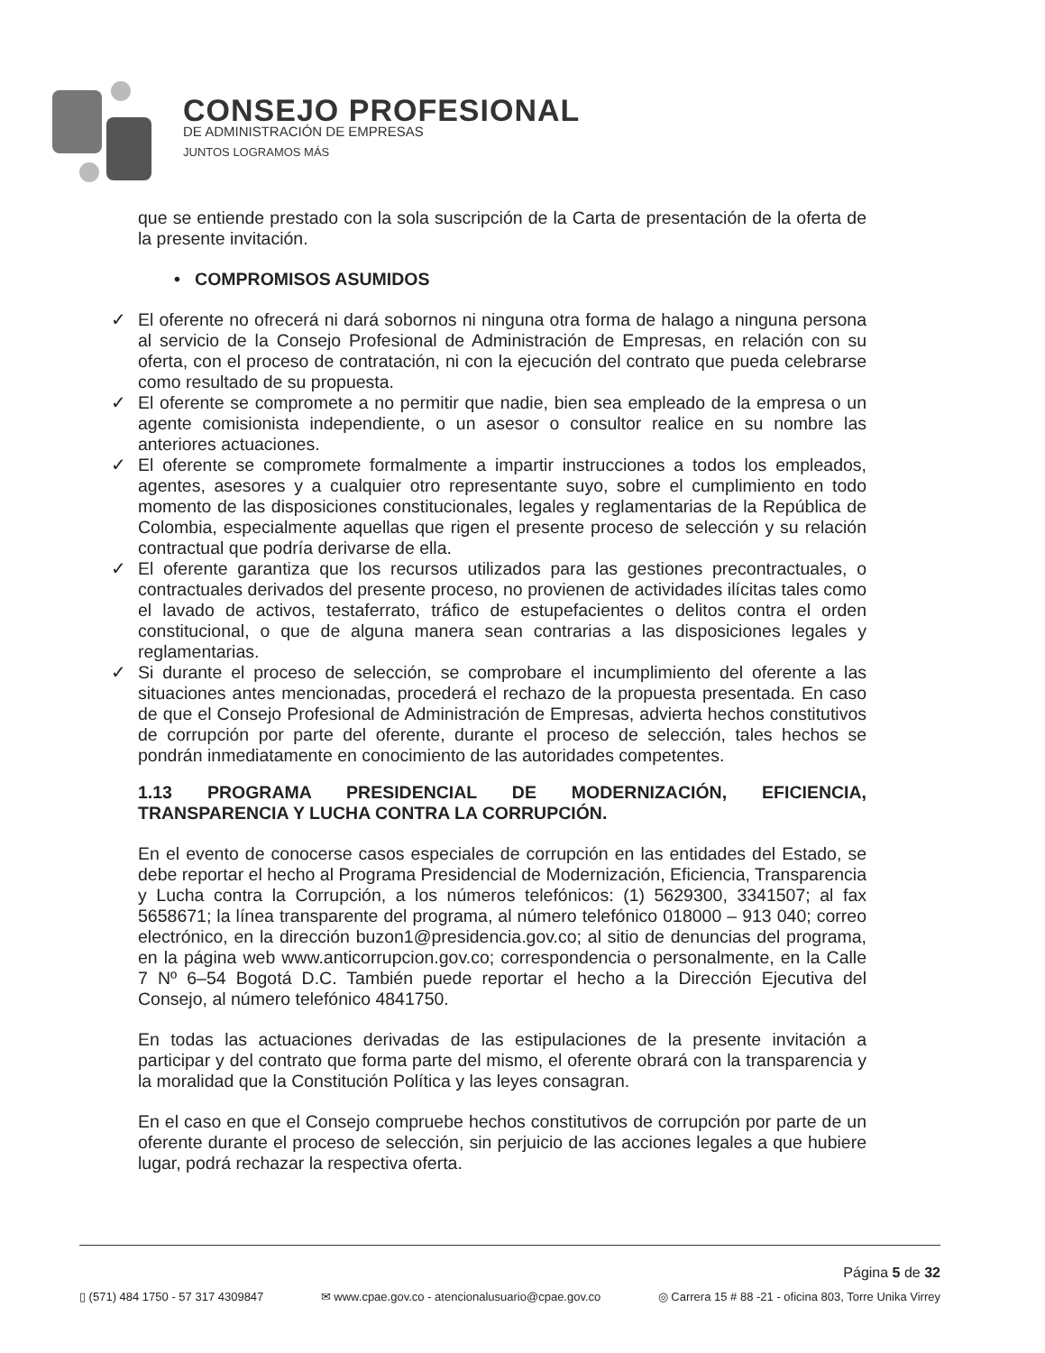CONSEJO PROFESIONAL
DE ADMINISTRACIÓN DE EMPRESAS
JUNTOS LOGRAMOS MÁS
que se entiende prestado con la sola suscripción de la Carta de presentación de la oferta de la presente invitación.
• COMPROMISOS ASUMIDOS
✓ El oferente no ofrecerá ni dará sobornos ni ninguna otra forma de halago a ninguna persona al servicio de la Consejo Profesional de Administración de Empresas, en relación con su oferta, con el proceso de contratación, ni con la ejecución del contrato que pueda celebrarse como resultado de su propuesta.
✓ El oferente se compromete a no permitir que nadie, bien sea empleado de la empresa o un agente comisionista independiente, o un asesor o consultor realice en su nombre las anteriores actuaciones.
✓ El oferente se compromete formalmente a impartir instrucciones a todos los empleados, agentes, asesores y a cualquier otro representante suyo, sobre el cumplimiento en todo momento de las disposiciones constitucionales, legales y reglamentarias de la República de Colombia, especialmente aquellas que rigen el presente proceso de selección y su relación contractual que podría derivarse de ella.
✓ El oferente garantiza que los recursos utilizados para las gestiones precontractuales, o contractuales derivados del presente proceso, no provienen de actividades ilícitas tales como el lavado de activos, testaferrato, tráfico de estupefacientes o delitos contra el orden constitucional, o que de alguna manera sean contrarias a las disposiciones legales y reglamentarias.
✓ Si durante el proceso de selección, se comprobare el incumplimiento del oferente a las situaciones antes mencionadas, procederá el rechazo de la propuesta presentada. En caso de que el Consejo Profesional de Administración de Empresas, advierta hechos constitutivos de corrupción por parte del oferente, durante el proceso de selección, tales hechos se pondrán inmediatamente en conocimiento de las autoridades competentes.
1.13 PROGRAMA PRESIDENCIAL DE MODERNIZACIÓN, EFICIENCIA, TRANSPARENCIA Y LUCHA CONTRA LA CORRUPCIÓN.
En el evento de conocerse casos especiales de corrupción en las entidades del Estado, se debe reportar el hecho al Programa Presidencial de Modernización, Eficiencia, Transparencia y Lucha contra la Corrupción, a los números telefónicos: (1) 5629300, 3341507; al fax 5658671; la línea transparente del programa, al número telefónico 018000 – 913 040; correo electrónico, en la dirección buzon1@presidencia.gov.co; al sitio de denuncias del programa, en la página web www.anticorrupcion.gov.co; correspondencia o personalmente, en la Calle 7 Nº 6–54 Bogotá D.C. También puede reportar el hecho a la Dirección Ejecutiva del Consejo, al número telefónico 4841750.
En todas las actuaciones derivadas de las estipulaciones de la presente invitación a participar y del contrato que forma parte del mismo, el oferente obrará con la transparencia y la moralidad que la Constitución Política y las leyes consagran.
En el caso en que el Consejo compruebe hechos constitutivos de corrupción por parte de un oferente durante el proceso de selección, sin perjuicio de las acciones legales a que hubiere lugar, podrá rechazar la respectiva oferta.
Página 5 de 32
▯ (571) 484 1750 - 57 317 4309847 ✉ www.cpae.gov.co - atencionalusuario@cpae.gov.co ◎ Carrera 15 # 88 -21 - oficina 803, Torre Unika Virrey